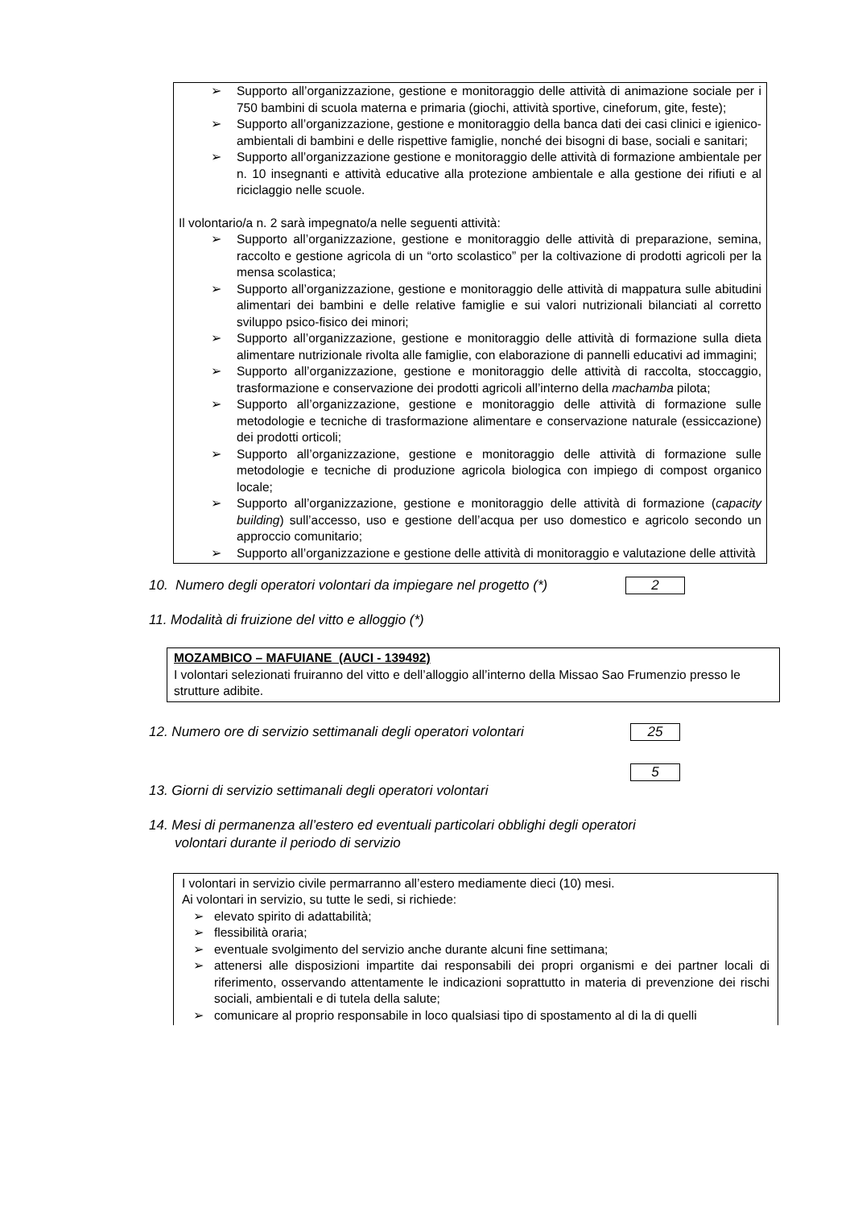➢ Supporto all’organizzazione, gestione e monitoraggio delle attività di animazione sociale per i 750 bambini di scuola materna e primaria (giochi, attività sportive, cineforum, gite, feste);
➢ Supporto all’organizzazione, gestione e monitoraggio della banca dati dei casi clinici e igienico-ambientali di bambini e delle rispettive famiglie, nonché dei bisogni di base, sociali e sanitari;
➢ Supporto all’organizzazione gestione e monitoraggio delle attività di formazione ambientale per n. 10 insegnanti e attività educative alla protezione ambientale e alla gestione dei rifiuti e al riciclaggio nelle scuole.
Il volontario/a n. 2 sarà impegnato/a nelle seguenti attività:
➢ Supporto all’organizzazione, gestione e monitoraggio delle attività di preparazione, semina, raccolto e gestione agricola di un “orto scolastico” per la coltivazione di prodotti agricoli per la mensa scolastica;
➢ Supporto all’organizzazione, gestione e monitoraggio delle attività di mappatura sulle abitudini alimentari dei bambini e delle relative famiglie e sui valori nutrizionali bilanciati al corretto sviluppo psico-fisico dei minori;
➢ Supporto all’organizzazione, gestione e monitoraggio delle attività di formazione sulla dieta alimentare nutrizionale rivolta alle famiglie, con elaborazione di pannelli educativi ad immagini;
➢ Supporto all’organizzazione, gestione e monitoraggio delle attività di raccolta, stoccaggio, trasformazione e conservazione dei prodotti agricoli all’interno della machamba pilota;
➢ Supporto all’organizzazione, gestione e monitoraggio delle attività di formazione sulle metodologie e tecniche di trasformazione alimentare e conservazione naturale (essiccazione) dei prodotti orticoli;
➢ Supporto all’organizzazione, gestione e monitoraggio delle attività di formazione sulle metodologie e tecniche di produzione agricola biologica con impiego di compost organico locale;
➢ Supporto all’organizzazione, gestione e monitoraggio delle attività di formazione (capacity building) sull’accesso, uso e gestione dell’acqua per uso domestico e agricolo secondo un approccio comunitario;
➢ Supporto all’organizzazione e gestione delle attività di monitoraggio e valutazione delle attività
10. Numero degli operatori volontari da impiegare nel progetto (*) 2
11. Modalità di fruizione del vitto e alloggio (*)
MOZAMBICO – MAFUIANE (AUCI - 139492)
I volontari selezionati fruiranno del vitto e dell’alloggio all’interno della Missao Sao Frumenzio presso le strutture adibite.
12. Numero ore di servizio settimanali degli operatori volontari 25
13. Giorni di servizio settimanali degli operatori volontari 5
14. Mesi di permanenza all’estero ed eventuali particolari obblighi degli operatori
volontari durante il periodo di servizio
I volontari in servizio civile permarranno all’estero mediamente dieci (10) mesi.
Ai volontari in servizio, su tutte le sedi, si richiede:
➢ elevato spirito di adattabilità;
➢ flessibilità oraria;
➢ eventuale svolgimento del servizio anche durante alcuni fine settimana;
➢ attenersi alle disposizioni impartite dai responsabili dei propri organismi e dei partner locali di riferimento, osservando attentamente le indicazioni soprattutto in materia di prevenzione dei rischi sociali, ambientali e di tutela della salute;
➢ comunicare al proprio responsabile in loco qualsiasi tipo di spostamento al di la di quelli